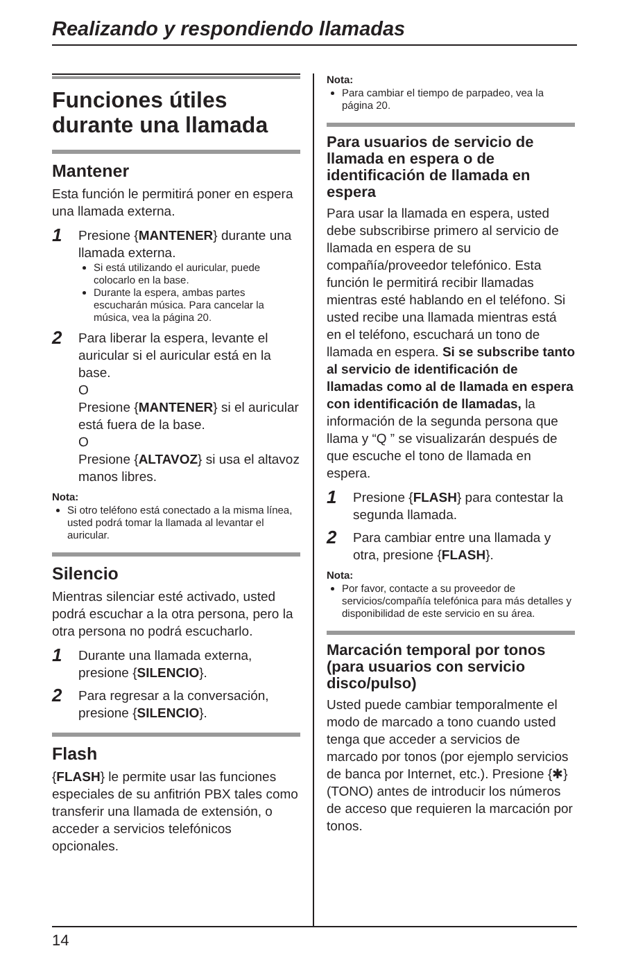Realizando y respondiendo llamadas
Funciones útiles durante una llamada
Mantener
Esta función le permitirá poner en espera una llamada externa.
1
Presione {MANTENER} durante una llamada externa.
Si está utilizando el auricular, puede colocarlo en la base.
Durante la espera, ambas partes escucharán música. Para cancelar la música, vea la página 20.
2
Para liberar la espera, levante el auricular si el auricular está en la base.
O
Presione {MANTENER} si el auricular está fuera de la base.
O
Presione {ALTAVOZ} si usa el altavoz manos libres.
Nota:
Si otro teléfono está conectado a la misma línea, usted podrá tomar la llamada al levantar el auricular.
Silencio
Mientras silenciar esté activado, usted podrá escuchar a la otra persona, pero la otra persona no podrá escucharlo.
1
Durante una llamada externa, presione {SILENCIO}.
2
Para regresar a la conversación, presione {SILENCIO}.
Flash
{FLASH} le permite usar las funciones especiales de su anfitrión PBX tales como transferir una llamada de extensión, o acceder a servicios telefónicos opcionales.
Nota:
Para cambiar el tiempo de parpadeo, vea la página 20.
Para usuarios de servicio de llamada en espera o de identificación de llamada en espera
Para usar la llamada en espera, usted debe subscribirse primero al servicio de llamada en espera de su compañía/proveedor telefónico. Esta función le permitirá recibir llamadas mientras esté hablando en el teléfono. Si usted recibe una llamada mientras está en el teléfono, escuchará un tono de llamada en espera. Si se subscribe tanto al servicio de identificación de llamadas como al de llamada en espera con identificación de llamadas, la información de la segunda persona que llama y “Q ” se visualizarán después de que escuche el tono de llamada en espera.
1
Presione {FLASH} para contestar la segunda llamada.
2
Para cambiar entre una llamada y otra, presione {FLASH}.
Nota:
Por favor, contacte a su proveedor de servicios/compañía telefónica para más detalles y disponibilidad de este servicio en su área.
Marcación temporal por tonos (para usuarios con servicio disco/pulso)
Usted puede cambiar temporalmente el modo de marcado a tono cuando usted tenga que acceder a servicios de marcado por tonos (por ejemplo servicios de banca por Internet, etc.). Presione {✱} (TONO) antes de introducir los números de acceso que requieren la marcación por tonos.
14